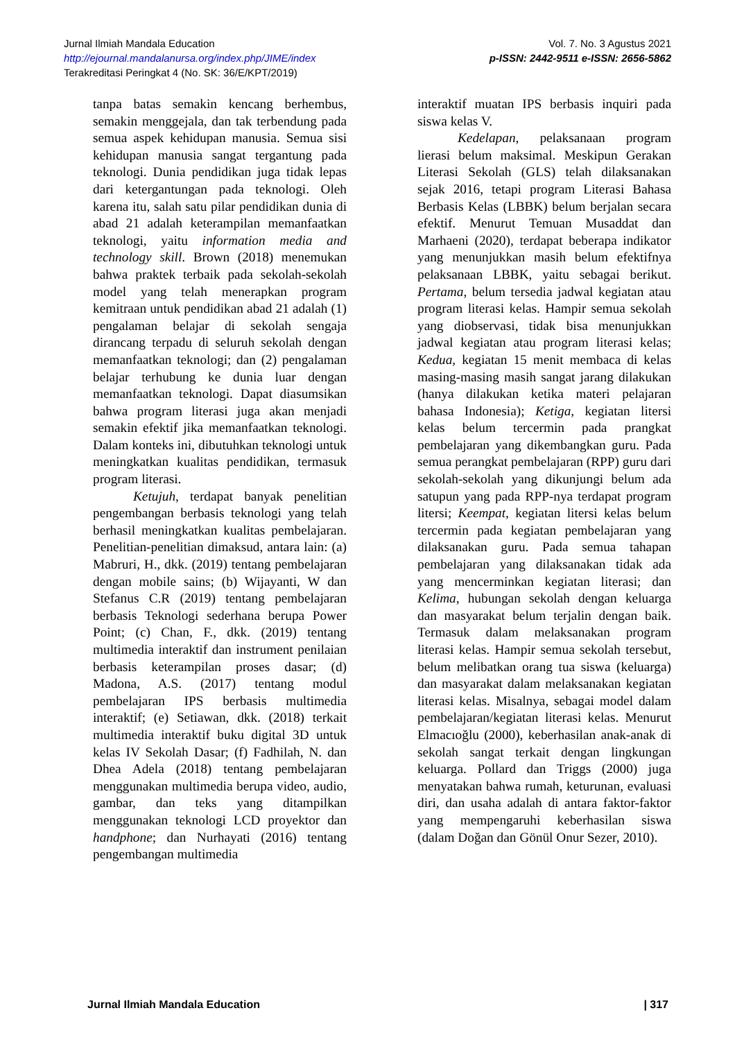Vol. 7. No. 3 Agustus 2021
p-ISSN: 2442-9511 e-ISSN: 2656-5862
Jurnal Ilmiah Mandala Education
http://ejournal.mandalanursa.org/index.php/JIME/index
Terakreditasi Peringkat 4 (No. SK: 36/E/KPT/2019)
tanpa batas semakin kencang berhembus, semakin menggejala, dan tak terbendung pada semua aspek kehidupan manusia. Semua sisi kehidupan manusia sangat tergantung pada teknologi. Dunia pendidikan juga tidak lepas dari ketergantungan pada teknologi. Oleh karena itu, salah satu pilar pendidikan dunia di abad 21 adalah keterampilan memanfaatkan teknologi, yaitu information media and technology skill. Brown (2018) menemukan bahwa praktek terbaik pada sekolah-sekolah model yang telah menerapkan program kemitraan untuk pendidikan abad 21 adalah (1) pengalaman belajar di sekolah sengaja dirancang terpadu di seluruh sekolah dengan memanfaatkan teknologi; dan (2) pengalaman belajar terhubung ke dunia luar dengan memanfaatkan teknologi. Dapat diasumsikan bahwa program literasi juga akan menjadi semakin efektif jika memanfaatkan teknologi. Dalam konteks ini, dibutuhkan teknologi untuk meningkatkan kualitas pendidikan, termasuk program literasi.
Ketujuh, terdapat banyak penelitian pengembangan berbasis teknologi yang telah berhasil meningkatkan kualitas pembelajaran. Penelitian-penelitian dimaksud, antara lain: (a) Mabruri, H., dkk. (2019) tentang pembelajaran dengan mobile sains; (b) Wijayanti, W dan Stefanus C.R (2019) tentang pembelajaran berbasis Teknologi sederhana berupa Power Point; (c) Chan, F., dkk. (2019) tentang multimedia interaktif dan instrument penilaian berbasis keterampilan proses dasar; (d) Madona, A.S. (2017) tentang modul pembelajaran IPS berbasis multimedia interaktif; (e) Setiawan, dkk. (2018) terkait multimedia interaktif buku digital 3D untuk kelas IV Sekolah Dasar; (f) Fadhilah, N. dan Dhea Adela (2018) tentang pembelajaran menggunakan multimedia berupa video, audio, gambar, dan teks yang ditampilkan menggunakan teknologi LCD proyektor dan handphone; dan Nurhayati (2016) tentang pengembangan multimedia
interaktif muatan IPS berbasis inquiri pada siswa kelas V.
Kedelapan, pelaksanaan program lierasi belum maksimal. Meskipun Gerakan Literasi Sekolah (GLS) telah dilaksanakan sejak 2016, tetapi program Literasi Bahasa Berbasis Kelas (LBBK) belum berjalan secara efektif. Menurut Temuan Musaddat dan Marhaeni (2020), terdapat beberapa indikator yang menunjukkan masih belum efektifnya pelaksanaan LBBK, yaitu sebagai berikut. Pertama, belum tersedia jadwal kegiatan atau program literasi kelas. Hampir semua sekolah yang diobservasi, tidak bisa menunjukkan jadwal kegiatan atau program literasi kelas; Kedua, kegiatan 15 menit membaca di kelas masing-masing masih sangat jarang dilakukan (hanya dilakukan ketika materi pelajaran bahasa Indonesia); Ketiga, kegiatan litersi kelas belum tercermin pada prangkat pembelajaran yang dikembangkan guru. Pada semua perangkat pembelajaran (RPP) guru dari sekolah-sekolah yang dikunjungi belum ada satupun yang pada RPP-nya terdapat program litersi; Keempat, kegiatan litersi kelas belum tercermin pada kegiatan pembelajaran yang dilaksanakan guru. Pada semua tahapan pembelajaran yang dilaksanakan tidak ada yang mencerminkan kegiatan literasi; dan Kelima, hubungan sekolah dengan keluarga dan masyarakat belum terjalin dengan baik. Termasuk dalam melaksanakan program literasi kelas. Hampir semua sekolah tersebut, belum melibatkan orang tua siswa (keluarga) dan masyarakat dalam melaksanakan kegiatan literasi kelas. Misalnya, sebagai model dalam pembelajaran/kegiatan literasi kelas. Menurut Elmacıoğlu (2000), keberhasilan anak-anak di sekolah sangat terkait dengan lingkungan keluarga. Pollard dan Triggs (2000) juga menyatakan bahwa rumah, keturunan, evaluasi diri, dan usaha adalah di antara faktor-faktor yang mempengaruhi keberhasilan siswa (dalam Doğan dan Gönül Onur Sezer, 2010).
| 317 Jurnal Ilmiah Mandala Education